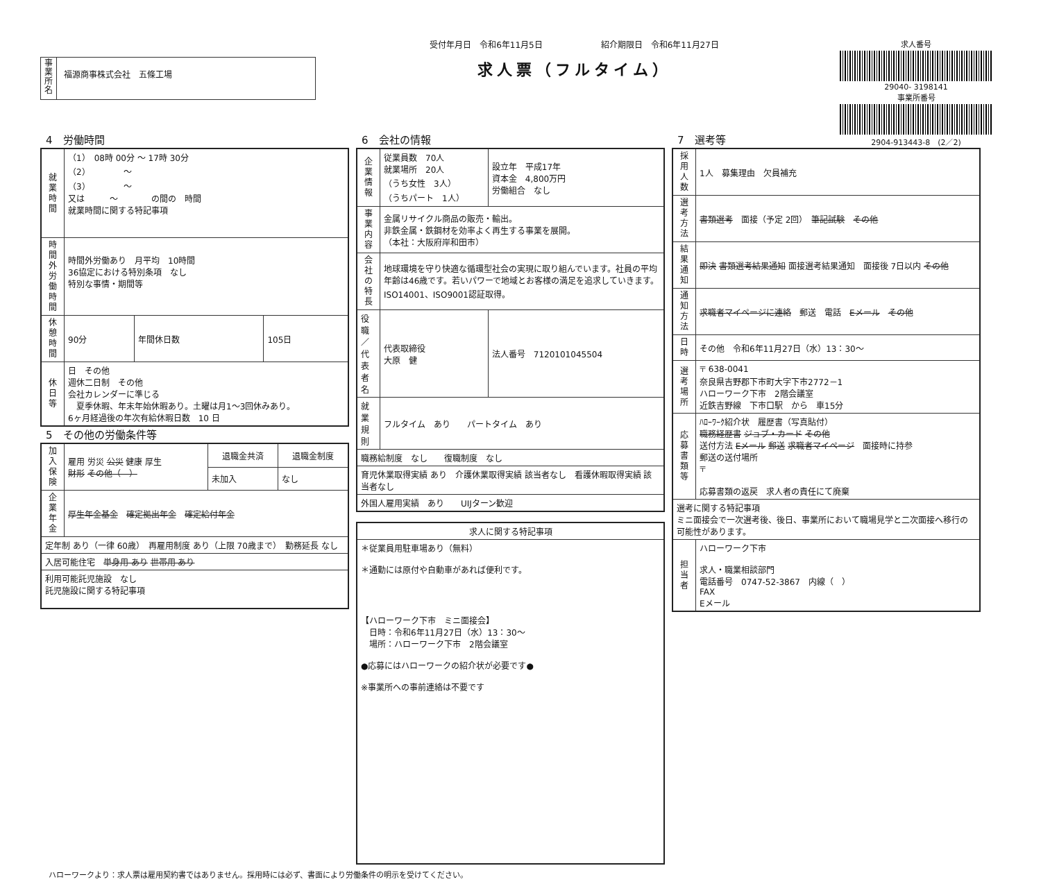事業所名
福源商事株式会社　五條工場
受付年月日　令和6年11月5日　　　　　　　紹介期限日　令和6年11月27日
求人票（フルタイム）
求人番号
29040- 3198141
事業所番号
2904-913443-8　(2／2)
4　労働時間
| 就業時間 | （1） 08時 00分 ～ 17時 30分 （2） ～ （3） ～ 又は ～ の間の 時間 就業時間に関する特記事項 | | |
| 時間外労働時間 | 時間外労働あり 月平均 10時間 36協定における特別条項 なし 特別な事情・期間等 | | |
| 休憩時間 | 90分 | 年間休日数 | 105日 |
| 休日等 | 日 その他 週休二日制 その他 会社カレンダーに準じる 夏季休暇、年末年始休暇あり。土曜は月1～3回休みあり。 6ヶ月経過後の年次有給休暇日数 10 日 | | |
5　その他の労働条件等
| 加入保険 | 雇用 労災 公災 健康 厚生 財形 その他（ ） | 退職金共済 | 退職金制度 |
| | | 未加入 | なし |
| 企業年金 | 厚生年金基金 確定拠出年金 確定給付年金 | | |
| 定年制 あり（一律 60歳） 再雇用制度 あり（上限 70歳まで） 勤務延長 なし | | | |
| 入居可能住宅 単身用 あり 世帯用 あり | | | |
| 利用可能託児施設 なし 託児施設に関する特記事項 | | | |
6　会社の情報
| 企業情報 | 従業員数 70人 就業場所 20人 （うち女性 3人） （うちパート 1人） | 設立年 平成17年 資本金 4,800万円 労働組合 なし |
| 事業内容 | 金属リサイクル商品の販売・輸出。 非鉄金属・鉄鋼材を効率よく再生する事業を展開。 （本社：大阪府岸和田市） | |
| 会社の特長 | 地球環境を守り快適な循環型社会の実現に取り組んでいます。社員の平均年齢は46歳です。若いパワーで地域とお客様の満足を追求していきます。ISO14001、ISO9001認証取得。 | |
| 役職／代表者名 | 代表取締役 大原 健 | 法人番号 7120101045504 |
| 就業規則 | フルタイム あり パートタイム あり | |
| 職務給制度 なし 復職制度 なし | | |
| 育児休業取得実績 あり 介護休業取得実績 該当者なし 看護休暇取得実績 該当者なし | | |
| 外国人雇用実績 あり UIJターン歓迎 | | |
| 求人に関する特記事項 |
| --- |
| ＊従業員用駐車場あり（無料） ＊通勤には原付や自動車があれば便利です。 【ハローワーク下市 ミニ面接会】 日時：令和6年11月27日（水）13：30～ 場所：ハローワーク下市 2階会議室 ●応募にはハローワークの紹介状が必要です● ※事業所への事前連絡は不要です |
7　選考等
| 採用人数 | 1人 募集理由 欠員補充 |
| 選考方法 | 書類選考 面接（予定 2回） 筆記試験 その他 |
| 結果通知 | 即決 書類選考結果通知 面接選考結果通知 面接後 7日以内 その他 |
| 通知方法 | 求職者マイページに連絡 郵送 電話 Eメール その他 |
| 日時 | その他 令和6年11月27日（水）13：30～ |
| 選考場所 | 〒 638-0041 奈良県吉野郡下市町大字下市2772－1 ハローワーク下市 2階会議室 近鉄吉野線 下市口駅 から 車15分 |
| 応募書類等 | ﾊﾛｰﾜｰｸ紹介状 履歴書（写真貼付） 職務経歴書 ジョブ・カード その他 送付方法 Eメール 郵送 求職者マイページ 面接時に持参 郵送の送付場所 〒 応募書類の返戻 求人者の責任にて廃棄 |
| 選考に関する特記事項 ミニ面接会で一次選考後、後日、事業所において職場見学と二次面接へ移行の可能性があります。 | |
| 担当者 | ハローワーク下市 求人・職業相談部門 電話番号 0747-52-3867 内線（ ） FAX Eメール |
ハローワークより：求人票は雇用契約書ではありません。採用時には必ず、書面により労働条件の明示を受けてください。